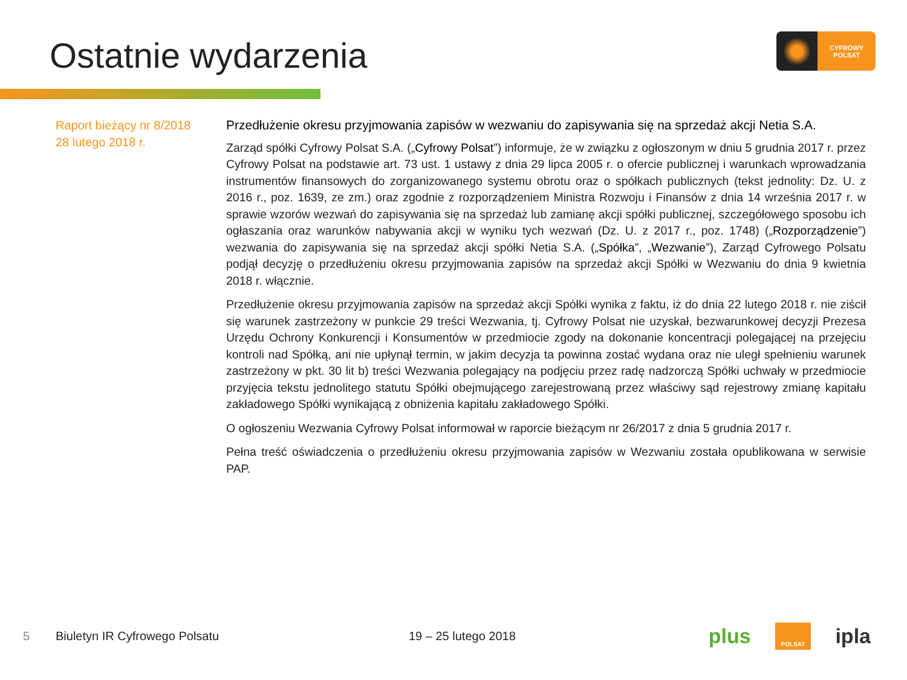Ostatnie wydarzenia
CYFROWY
POLSAT
Raport bieżący nr 8/2018
28 lutego 2018 r.
Przedłużenie okresu przyjmowania zapisów w wezwaniu do zapisywania się na sprzedaż akcji Netia S.A.
Zarząd spółki Cyfrowy Polsat S.A. („Cyfrowy Polsat”) informuje, że w związku z ogłoszonym w dniu 5 grudnia 2017 r. przez Cyfrowy Polsat na podstawie art. 73 ust. 1 ustawy z dnia 29 lipca 2005 r. o ofercie publicznej i warunkach wprowadzania instrumentów finansowych do zorganizowanego systemu obrotu oraz o spółkach publicznych (tekst jednolity: Dz. U. z 2016 r., poz. 1639, ze zm.) oraz zgodnie z rozporządzeniem Ministra Rozwoju i Finansów z dnia 14 września 2017 r. w sprawie wzorów wezwań do zapisywania się na sprzedaż lub zamianę akcji spółki publicznej, szczegółowego sposobu ich ogłaszania oraz warunków nabywania akcji w wyniku tych wezwań (Dz. U. z 2017 r., poz. 1748) („Rozporządzenie”) wezwania do zapisywania się na sprzedaż akcji spółki Netia S.A. („Spółka”, „Wezwanie”), Zarząd Cyfrowego Polsatu podjął decyzję o przedłużeniu okresu przyjmowania zapisów na sprzedaż akcji Spółki w Wezwaniu do dnia 9 kwietnia 2018 r. włącznie.
Przedłużenie okresu przyjmowania zapisów na sprzedaż akcji Spółki wynika z faktu, iż do dnia 22 lutego 2018 r. nie ziścił się warunek zastrzeżony w punkcie 29 treści Wezwania, tj. Cyfrowy Polsat nie uzyskał, bezwarunkowej decyzji Prezesa Urzędu Ochrony Konkurencji i Konsumentów w przedmiocie zgody na dokonanie koncentracji polegającej na przejęciu kontroli nad Spółką, ani nie upłynął termin, w jakim decyzja ta powinna zostać wydana oraz nie uległ spełnieniu warunek zastrzeżony w pkt. 30 lit b) treści Wezwania polegający na podjęciu przez radę nadzorczą Spółki uchwały w przedmiocie przyjęcia tekstu jednolitego statutu Spółki obejmującego zarejestrowaną przez właściwy sąd rejestrowy zmianę kapitału zakładowego Spółki wynikającą z obniżenia kapitału zakładowego Spółki.
O ogłoszeniu Wezwania Cyfrowy Polsat informował w raporcie bieżącym nr 26/2017 z dnia 5 grudnia 2017 r.
Pełna treść oświadczenia o przedłużeniu okresu przyjmowania zapisów w Wezwaniu została opublikowana w serwisie PAP.
5 Biuletyn IR Cyfrowego Polsatu 19 – 25 lutego 2018
plus POLSAT ipla